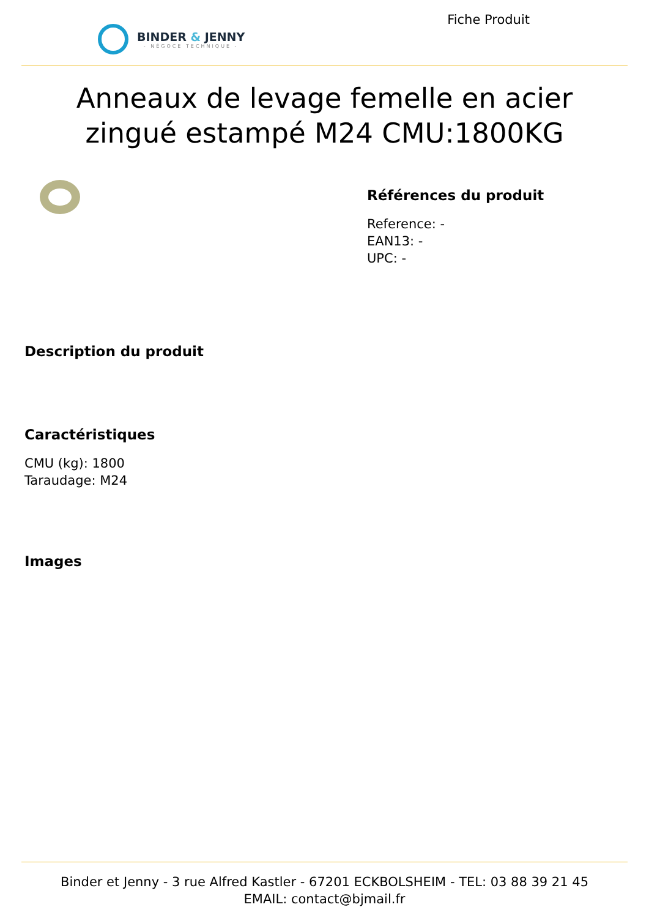BINDER & JENNY
- NÉGOCE TECHNIQUE -
Fiche Produit
Anneaux de levage femelle en acier zingué estampé M24 CMU:1800KG
Références du produit
Reference: -
EAN13: -
UPC: -
Description du produit
Caractéristiques
CMU (kg): 1800
Taraudage: M24
Images
Binder et Jenny - 3 rue Alfred Kastler - 67201 ECKBOLSHEIM - TEL: 03 88 39 21 45
EMAIL: contact@bjmail.fr